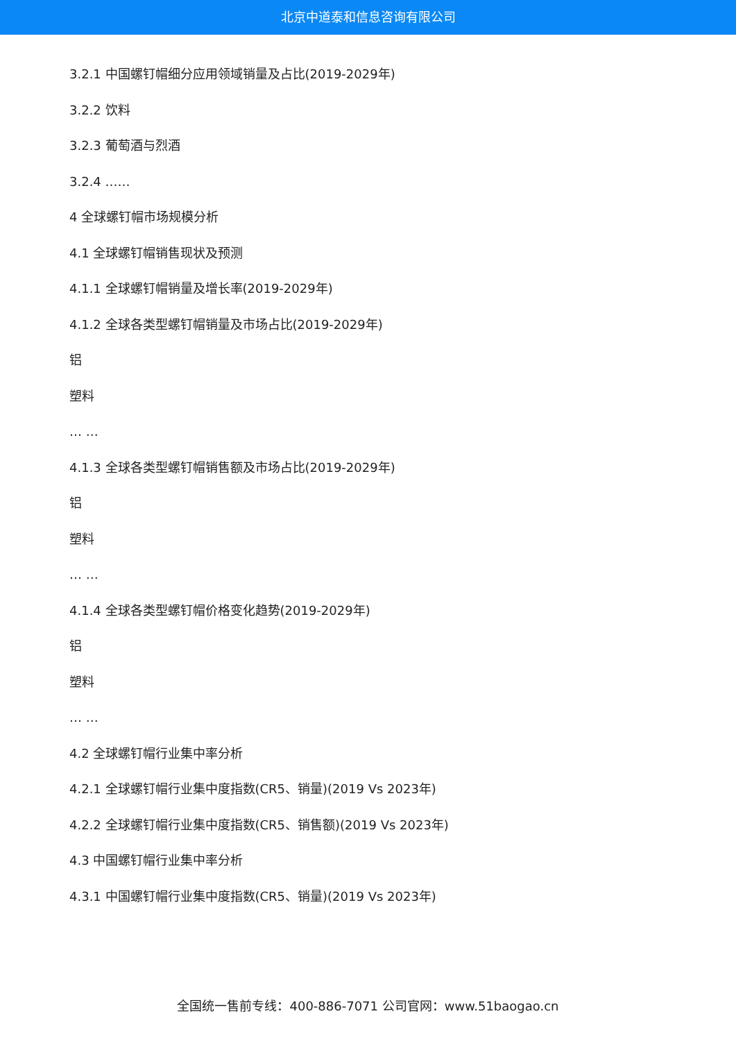北京中道泰和信息咨询有限公司
3.2.1 中国螺钉帽细分应用领域销量及占比(2019-2029年)
3.2.2 饮料
3.2.3 葡萄酒与烈酒
3.2.4 ……
4 全球螺钉帽市场规模分析
4.1 全球螺钉帽销售现状及预测
4.1.1 全球螺钉帽销量及增长率(2019-2029年)
4.1.2 全球各类型螺钉帽销量及市场占比(2019-2029年)
铝
塑料
… …
4.1.3 全球各类型螺钉帽销售额及市场占比(2019-2029年)
铝
塑料
… …
4.1.4 全球各类型螺钉帽价格变化趋势(2019-2029年)
铝
塑料
… …
4.2 全球螺钉帽行业集中率分析
4.2.1 全球螺钉帽行业集中度指数(CR5、销量)(2019 Vs 2023年)
4.2.2 全球螺钉帽行业集中度指数(CR5、销售额)(2019 Vs 2023年)
4.3 中国螺钉帽行业集中率分析
4.3.1 中国螺钉帽行业集中度指数(CR5、销量)(2019 Vs 2023年)
全国统一售前专线：400-886-7071 公司官网：www.51baogao.cn